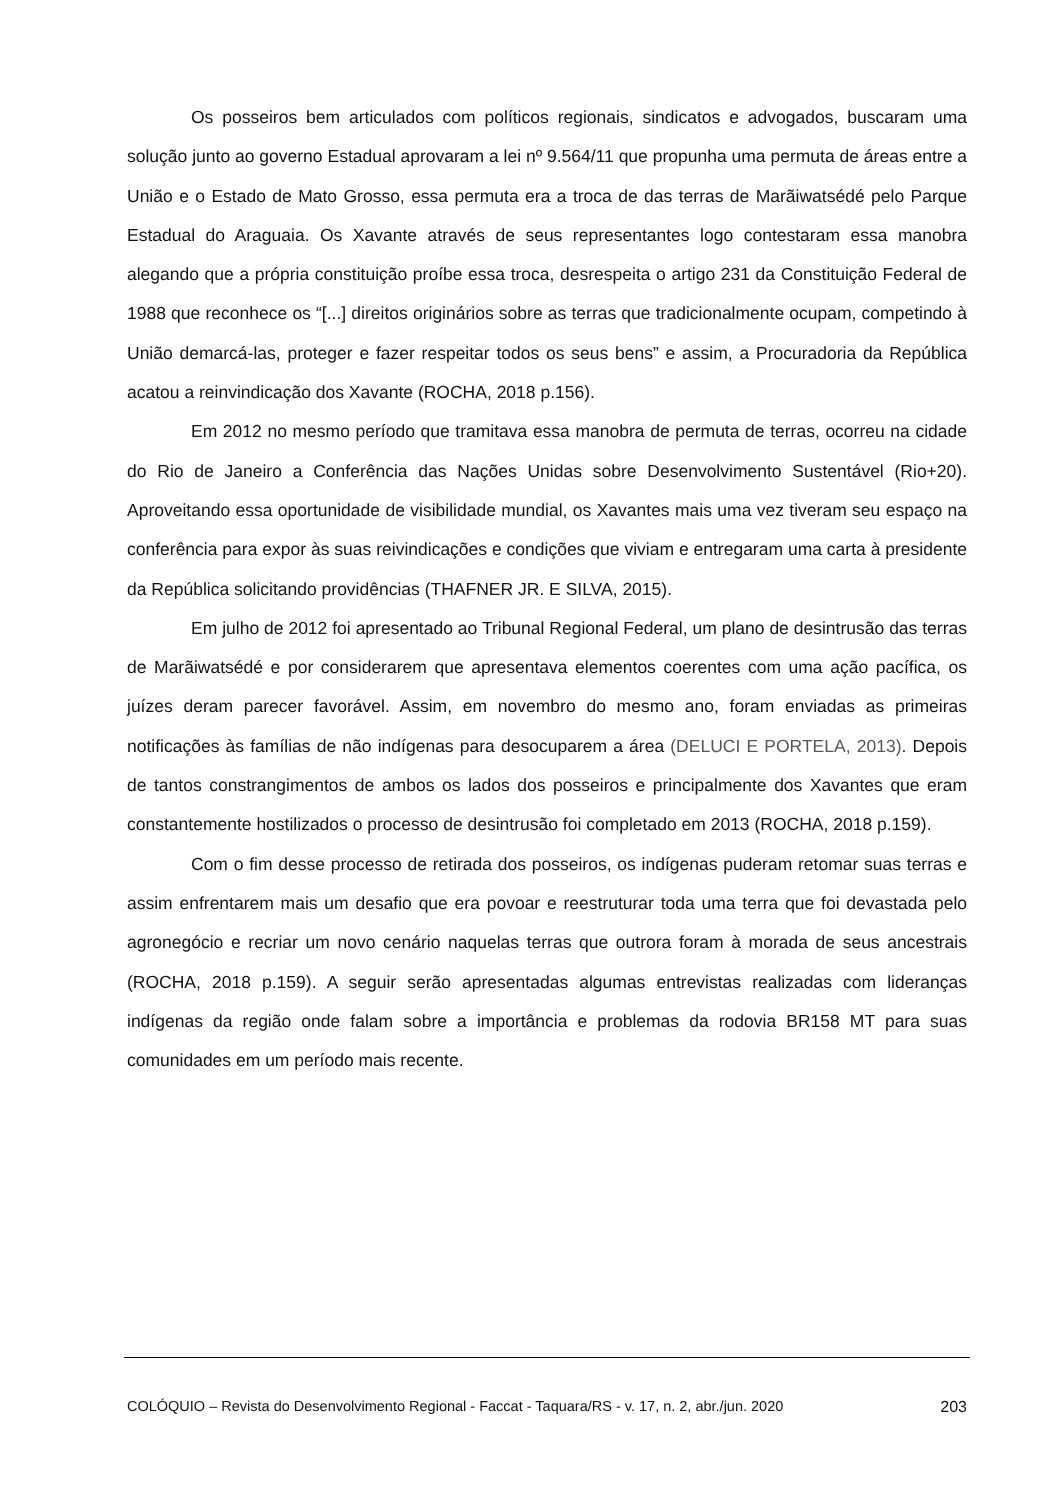Os posseiros bem articulados com políticos regionais, sindicatos e advogados, buscaram uma solução junto ao governo Estadual aprovaram a lei nº 9.564/11 que propunha uma permuta de áreas entre a União e o Estado de Mato Grosso, essa permuta era a troca de das terras de Marãiwatsédé pelo Parque Estadual do Araguaia. Os Xavante através de seus representantes logo contestaram essa manobra alegando que a própria constituição proíbe essa troca, desrespeita o artigo 231 da Constituição Federal de 1988 que reconhece os “[...] direitos originários sobre as terras que tradicionalmente ocupam, competindo à União demarcá-las, proteger e fazer respeitar todos os seus bens” e assim, a Procuradoria da República acatou a reinvindicação dos Xavante (ROCHA, 2018 p.156).
Em 2012 no mesmo período que tramitava essa manobra de permuta de terras, ocorreu na cidade do Rio de Janeiro a Conferência das Nações Unidas sobre Desenvolvimento Sustentável (Rio+20). Aproveitando essa oportunidade de visibilidade mundial, os Xavantes mais uma vez tiveram seu espaço na conferência para expor às suas reivindicações e condições que viviam e entregaram uma carta à presidente da República solicitando providências (THAFNER JR. E SILVA, 2015).
Em julho de 2012 foi apresentado ao Tribunal Regional Federal, um plano de desintrusão das terras de Marãiwatsédé e por considerarem que apresentava elementos coerentes com uma ação pacífica, os juízes deram parecer favorável. Assim, em novembro do mesmo ano, foram enviadas as primeiras notificações às famílias de não indígenas para desocuparem a área (DELUCI E PORTELA, 2013). Depois de tantos constrangimentos de ambos os lados dos posseiros e principalmente dos Xavantes que eram constantemente hostilizados o processo de desintrusão foi completado em 2013 (ROCHA, 2018 p.159).
Com o fim desse processo de retirada dos posseiros, os indígenas puderam retomar suas terras e assim enfrentarem mais um desafio que era povoar e reestruturar toda uma terra que foi devastada pelo agronegócio e recriar um novo cenário naquelas terras que outrora foram à morada de seus ancestrais (ROCHA, 2018 p.159). A seguir serão apresentadas algumas entrevistas realizadas com lideranças indígenas da região onde falam sobre a importância e problemas da rodovia BR158 MT para suas comunidades em um período mais recente.
COLÓQUIO – Revista do Desenvolvimento Regional - Faccat - Taquara/RS - v. 17, n. 2, abr./jun. 2020 203